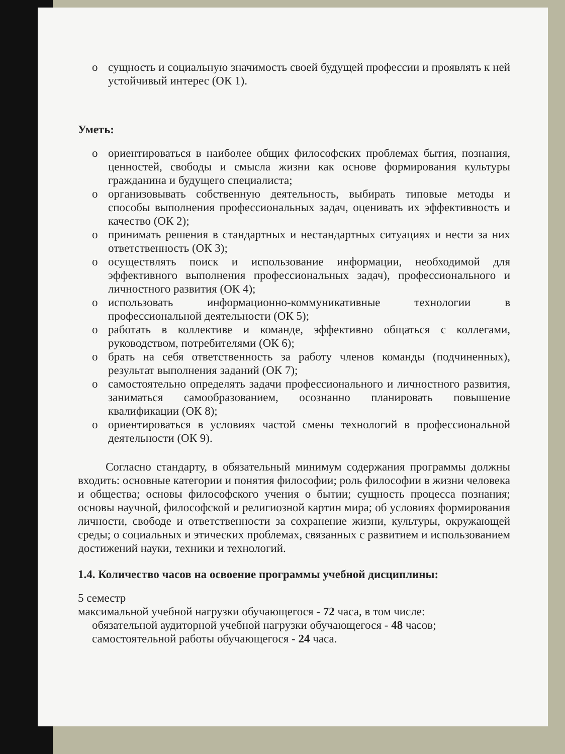o сущность и социальную значимость своей будущей профессии и проявлять к ней устойчивый интерес (ОК 1).
Уметь:
o ориентироваться в наиболее общих философских проблемах бытия, познания, ценностей, свободы и смысла жизни как основе формирования культуры гражданина и будущего специалиста;
o организовывать собственную деятельность, выбирать типовые методы и способы выполнения профессиональных задач, оценивать их эффективность и качество (ОК 2);
o принимать решения в стандартных и нестандартных ситуациях и нести за них ответственность (ОК 3);
o осуществлять поиск и использование информации, необходимой для эффективного выполнения профессиональных задач), профессионального и личностного развития (ОК 4);
o использовать информационно-коммуникативные технологии в профессиональной деятельности (ОК 5);
o работать в коллективе и команде, эффективно общаться с коллегами, руководством, потребителями (ОК 6);
o брать на себя ответственность за работу членов команды (подчиненных), результат выполнения заданий (ОК 7);
o самостоятельно определять задачи профессионального и личностного развития, заниматься самообразованием, осознанно планировать повышение квалификации (ОК 8);
o ориентироваться в условиях частой смены технологий в профессиональной деятельности (ОК 9).
Согласно стандарту, в обязательный минимум содержания программы должны входить: основные категории и понятия философии; роль философии в жизни человека и общества; основы философского учения о бытии; сущность процесса познания; основы научной, философской и религиозной картин мира; об условиях формирования личности, свободе и ответственности за сохранение жизни, культуры, окружающей среды; о социальных и этических проблемах, связанных с развитием и использованием достижений науки, техники и технологий.
1.4. Количество часов на освоение программы учебной дисциплины:
5 семестр
максимальной учебной нагрузки обучающегося - 72 часа, в том числе:
обязательной аудиторной учебной нагрузки обучающегося - 48 часов;
самостоятельной работы обучающегося - 24 часа.